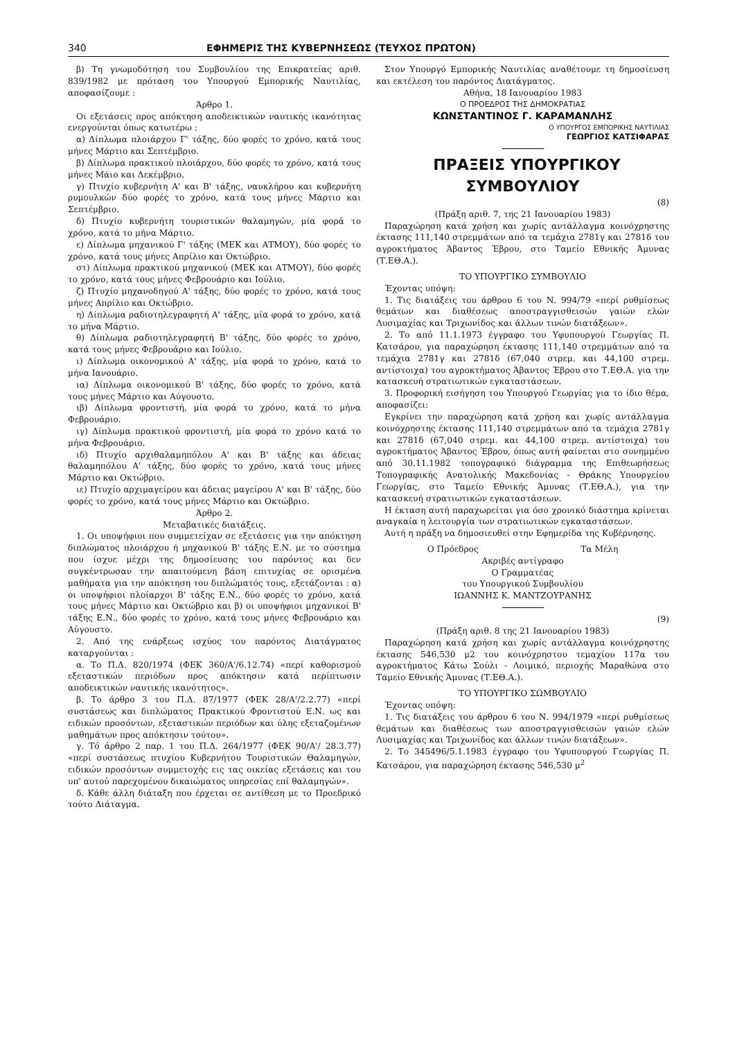340 ΕΦΗΜΕΡΙΣ ΤΗΣ ΚΥΒΕΡΝΗΣΕΩΣ (ΤΕΥΧΟΣ ΠΡΩΤΟΝ)
β) Τη γνωμοδότηση του Συμβουλίου της Επικρατείας αριθ. 839/1982 με πρόταση του Υπουργού Εμπορικής Ναυτιλίας, αποφασίζουμε :
Άρθρο 1.
Οι εξετάσεις προς απόκτηση αποδεικτικών ναυτικής ικανότητας ενεργούνται όπως κατωτέρω :
α) Δίπλωμα πλοιάρχου Γ' τάξης, δύο φορές το χρόνο, κατά τους μήνες Μάρτιο και Σεπτέμβριο.
β) Δίπλωμα πρακτικού πλοιάρχου, δύο φορές το χρόνο, κατά τους μήνες Μάιο και Δεκέμβριο.
γ) Πτυχίο κυβερνήτη Α' και Β' τάξης, ναυκλήρου και κυβερνήτη ρυμουλκών δύο φορές το χρόνο, κατά τους μήνες Μάρτιο και Σεπτέμβριο.
δ) Πτυχίο κυβερνήτη τουριστικών θαλαμηγών, μία φορά το χρόνο, κατά το μήνα Μάρτιο.
ε) Δίπλωμα μηχανικού Γ' τάξης (ΜΕΚ και ΑΤΜΟΥ), δύο φορές το χρόνο, κατά τους μήνες Απρίλιο και Οκτώβριο.
στ) Δίπλωμα πρακτικού μηχανικού (ΜΕΚ και ΑΤΜΟΥ), δύο φορές το χρόνο, κατά τους μήνες Φεβρουάριο και Ιούλιο.
ζ) Πτυχίο μηχανοδηγού Α' τάξης, δύο φορές το χρόνο, κατά τους μήνες Απρίλιο και Οκτώβριο.
η) Δίπλωμα ραδιοτηλεγραφητή Α' τάξης, μία φορά το χρόνο, κατά το μήνα Μάρτιο.
θ) Δίπλωμα ραδιοτηλεγραφητή Β' τάξης, δύο φορές το χρόνο, κατά τους μήνες Φεβρουάριο και Ιούλιο.
ι) Δίπλωμα οικονομικού Α' τάξης, μία φορά το χρόνο, κατά το μήνα Ιανουάριο.
ια) Δίπλωμα οικονομικού Β' τάξης, δύο φορές το χρόνο, κατά τους μήνες Μάρτιο και Αύγουστο.
ιβ) Δίπλωμα φροντιστή, μία φορά το χρόνο, κατά το μήνα Φεβρουάριο.
ιγ) Δίπλωμα πρακτικού φροντιστή, μία φορά το χρόνο κατά το μήνα Φεβρουάριο.
ιδ) Πτυχίο αρχιθαλαμηπόλου Α' και Β' τάξης και άδειας θαλαμηπόλου Α' τάξης, δύο φορές το χρόνο, κατά τους μήνες Μάρτιο και Οκτώβριο.
ιε) Πτυχίο αρχιμαγείρου και άδειας μαγείρου Α' και Β' τάξης, δύο φορές το χρόνο, κατά τους μήνες Μάρτιο και Οκτώβριο.
Άρθρο 2.
Μεταβατικές διατάξεις.
1. Οι υποψήφιοι που συμμετείχαν σε εξετάσεις για την απόκτηση διπλώματος πλοιάρχου ή μηχανικού Β' τάξης Ε.Ν. με το σύστημα που ίσχυε μέχρι της δημοσίευσης του παρόντος και δεν συγκέντρωσαν την απαιτούμενη βάση επιτυχίας σε ορισμένα μαθήματα για την απόκτηση του διπλώματός τους, εξετάζονται : α) οι υποψήφιοι πλοίαρχοι Β' τάξης Ε.Ν., δύο φορές το χρόνο, κατά τους μήνες Μάρτιο και Οκτώβριο και β) οι υποψήφιοι μηχανικοί Β' τάξης Ε.Ν., δύο φορές το χρόνο, κατά τους μήνες Φεβρουάριο και Αύγουστο.
2. Από της ενάρξεως ισχύος του παρόντος Διατάγματος καταργούνται :
α. Το Π.Δ. 820/1974 (ΦΕΚ 360/Α'/6.12.74) «περί καθορισμού εξεταστικών περιόδων προς απόκτησιν κατά περίπτωσιν αποδεικτικών ναυτικής ικανότητος».
β. Το άρθρο 3 του Π.Δ. 87/1977 (ΦΕΚ 28/Α'/2.2.77) «περί συστάσεως και διπλώματος Πρακτικού Φροντιστού Ε.Ν. ως και ειδικών προσόντων, εξεταστικών περιόδων και ύλης εξεταζομένων μαθημάτων προς απόκτησιν τούτου».
γ. Τό άρθρο 2 παρ. 1 του Π.Δ. 264/1977 (ΦΕΚ 90/Α'/ 28.3.77) «περί συστάσεως πτυχίου Κυβερνήτου Τουριστικών Θαλαμηγών, ειδικών προσόντων συμμετοχής εις τας οικείας εξετάσεις και του υπ' αυτού παρεχομένου δικαιώματος υπηρεσίας επί θαλαμηγών».
δ. Κάθε άλλη διάταξη που έρχεται σε αντίθεση με το Προεδρικό τούτο Διάταγμα.
Στον Υπουργό Εμπορικής Ναυτιλίας αναθέτουμε τη δημοσίευση και εκτέλεση του παρόντος Διατάγματος.
Αθήνα, 18 Ιανουαρίου 1983
Ο ΠΡΟΕΔΡΟΣ ΤΗΣ ΔΗΜΟΚΡΑΤΙΑΣ
ΚΩΝΣΤΑΝΤΙΝΟΣ Γ. ΚΑΡΑΜΑΝΛΗΣ
Ο ΥΠΟΥΡΓΟΣ ΕΜΠΟΡΙΚΗΣ ΝΑΥΤΙΛΙΑΣ
ΓΕΩΡΓΙΟΣ ΚΑΤΣΙΦΑΡΑΣ
ΠΡΑΞΕΙΣ ΥΠΟΥΡΓΙΚΟΥ ΣΥΜΒΟΥΛΙΟΥ
(8)
(Πράξη αριθ. 7, της 21 Ιανουαρίου 1983)
Παραχώρηση κατά χρήση και χωρίς αντάλλαγμα κοινόχρηστης έκτασης 111,140 στρεμμάτων από τα τεμάχια 2781γ και 2781δ του αγροκτήματος Άβαντος Έβρου, στο Ταμείο Εθνικής Άμυνας (Τ.ΕΘ.Α.).
ΤΟ ΥΠΟΥΡΓΙΚΟ ΣΥΜΒΟΥΛΙΟ
Έχοντας υπόψη:
1. Τις διατάξεις του άρθρου 6 του Ν. 994/79 «περί ρυθμίσεως θεμάτων και διαθέσεως αποστραγγισθεισών γαιών ελών Λυσιμαχίας και Τριχωνίδος και άλλων τινών διατάξεων».
2. Το από 11.1.1973 έγγραφο του Υφυπουργού Γεωργίας Π. Κατσάρου, για παραχώρηση έκτασης 111,140 στρεμμάτων από τα τεμάχια 2781γ και 2781δ (67,040 στρεμ. και 44,100 στρεμ. αντίστοιχα) του αγροκτήματος Άβαντος Έβρου στο Τ.ΕΘ.Α. για την κατασκευή στρατιωτικών εγκαταστάσεων.
3. Προφορική εισήγηση του Υπουργού Γεωργίας για το ίδιο θέμα, αποφασίζει:
Εγκρίνει την παραχώρηση κατά χρήση και χωρίς αντάλλαγμα κοινόχρηστης έκτασης 111,140 στρεμμάτων από τα τεμάχια 2781γ και 2781δ (67,040 στρεμ. και 44,100 στρεμ. αντίστοιχα) του αγροκτήματος Άβαντος Έβρου, όπως αυτή φαίνεται στο συνημμένο από 30.11.1982 τοπογραφικό διάγραμμα της Επιθεωρήσεως Τοπογραφικής Ανατολικής Μακεδονίας - Θράκης Υπουργείου Γεωργίας, στο Ταμείο Εθνικής Άμυνας (Τ.ΕΘ.Α.), για την κατασκευή στρατιωτικών εγκαταστάσεων.
Η έκταση αυτή παραχωρείται για όσο χρονικό διάστημα κρίνεται αναγκαία η λειτουργία των στρατιωτικών εγκαταστάσεων.
Αυτή η πράξη να δημοσιευθεί στην Εφημερίδα της Κυβέρνησης.
Ο Πρόεδρος Τα Μέλη
Ακριβές αντίγραφο
Ο Γραμματέας
του Υπουργικού Συμβουλίου
ΙΩΑΝΝΗΣ Κ. ΜΑΝΤΖΟΥΡΑΝΗΣ
(9)
(Πράξη αριθ. 8 της 21 Ιανουαρίου 1983)
Παραχώρηση κατά χρήση και χωρίς αντάλλαγμα κοινόχρηστης έκτασης 546,530 μ2 του κοινόχρηστου τεμαχίου 117α του αγροκτήματος Κάτω Σούλι - Λοιμικό, περιοχής Μαραθώνα στο Ταμείο Εθνικής Άμυνας (Τ.ΕΘ.Α.).
ΤΟ ΥΠΟΥΡΓΙΚΟ ΣΩΜΒΟΥΛΙΟ
Έχοντας υπόψη:
1. Τις διατάξεις του άρθρου 6 του Ν. 994/1979 «περί ρυθμίσεως θεμάτων και διαθέσεως των αποστραγγισθεισών γαιών ελών Λυσιμαχίας και Τριχωνίδος και άλλων τινών διατάξεων».
2. Το 345496/5.1.1983 έγγραφο του Υφυπουργού Γεωργίας Π. Κατσάρου, για παραχώρηση έκτασης 546,530 μ<sup>2</sup>